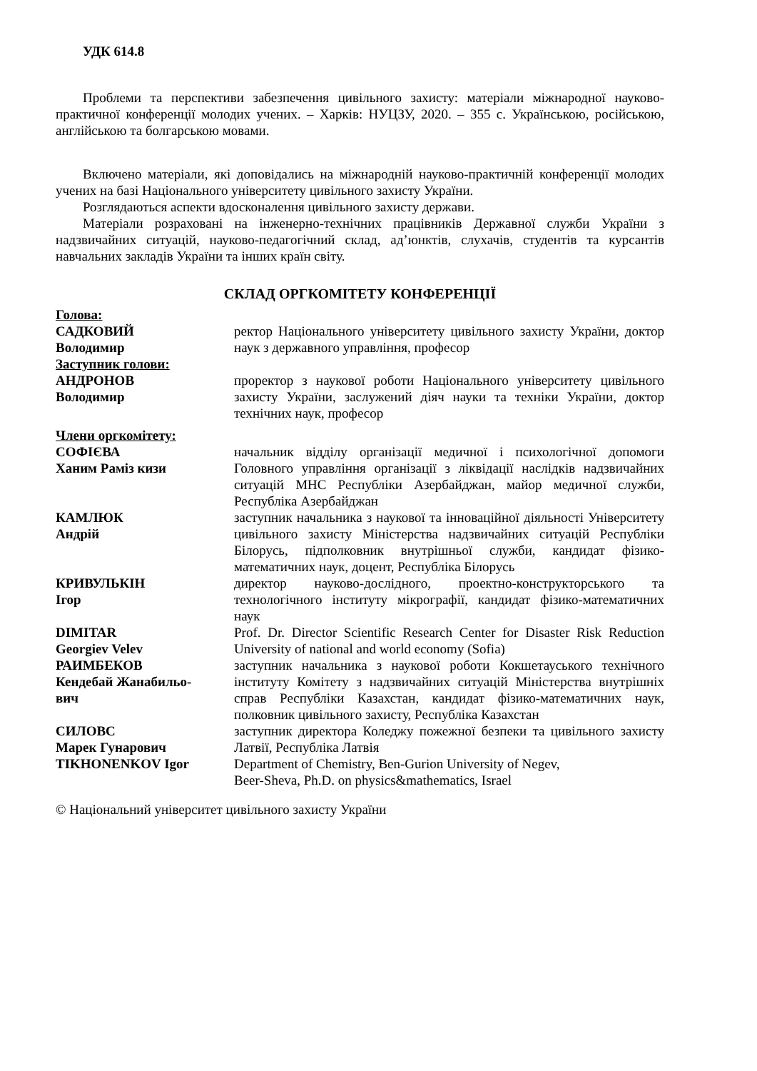УДК 614.8
Проблеми та перспективи забезпечення цивільного захисту: матеріали міжнародної науково-практичної конференції молодих учених. – Харків: НУЦЗУ, 2020. – 355 с. Українською, російською, англійською та болгарською мовами.
Включено матеріали, які доповідались на міжнародній науково-практичній конференції молодих учених на базі Національного університету цивільного захисту України.
Розглядаються аспекти вдосконалення цивільного захисту держави.
Матеріали розраховані на інженерно-технічних працівників Державної служби України з надзвичайних ситуацій, науково-педагогічний склад, ад’юнктів, слухачів, студентів та курсантів навчальних закладів України та інших країн світу.
СКЛАД ОРГКОМІТЕТУ КОНФЕРЕНЦІЇ
Голова:
САДКОВИЙ
Володимир
ректор Національного університету цивільного захисту України, доктор наук з державного управління, професор
Заступник голови:
АНДРОНОВ
Володимир
проректор з наукової роботи Національного університету цивільного захисту України, заслужений діяч науки та техніки України, доктор технічних наук, професор
Члени оргкомітету:
СОФІЄВА
Ханим Раміз кизи
начальник відділу організації медичної і психологічної допомоги Головного управління організації з ліквідації наслідків надзвичайних ситуацій МНС Республіки Азербайджан, майор медичної служби, Республіка Азербайджан
КАМЛЮК
Андрій
заступник начальника з наукової та інноваційної діяльності Університету цивільного захисту Міністерства надзвичайних ситуацій Республіки Білорусь, підполковник внутрішньої служби, кандидат фізико-математичних наук, доцент, Республіка Білорусь
КРИВУЛЬКІН
Ігор
директор науково-дослідного, проектно-конструкторського та технологічного інституту мікрографії, кандидат фізико-математичних наук
DIMITAR
Georgiev Velev
Prof. Dr. Director Scientific Research Center for Disaster Risk Reduction University of national and world economy (Sofia)
РАИМБЕКОВ
Кендебай Жанабильо-
вич
заступник начальника з наукової роботи Кокшетауського технічного інституту Комітету з надзвичайних ситуацій Міністерства внутрішніх справ Республіки Казахстан, кандидат фізико-математичних наук, полковник цивільного захисту, Республіка Казахстан
СИЛОВС
Марек Гунарович
заступник директора Коледжу пожежної безпеки та цивільного захисту Латвії, Республіка Латвія
TIKHONENKOV Igor Department of Chemistry, Ben-Gurion University of Negev,
Beer-Sheva, Ph.D. on physics&mathematics, Israel
© Національний університет цивільного захисту України